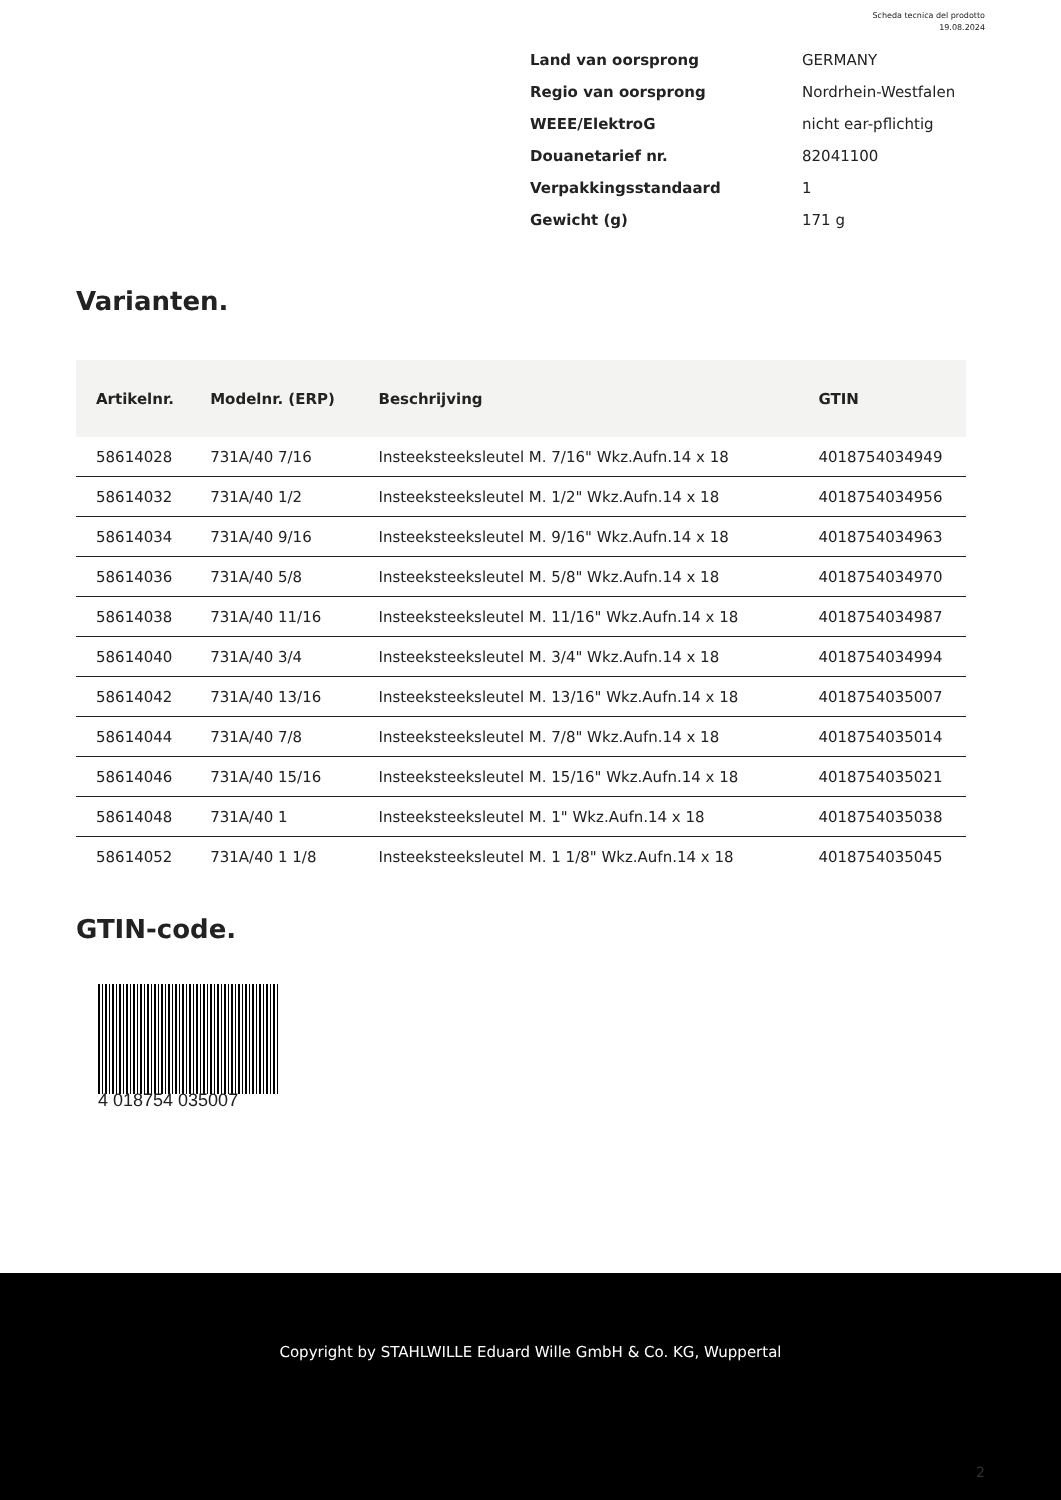Scheda tecnica del prodotto
19.08.2024
| Land van oorsprong | GERMANY |
| Regio van oorsprong | Nordrhein-Westfalen |
| WEEE/ElektroG | nicht ear-pflichtig |
| Douanetarief nr. | 82041100 |
| Verpakkingsstandaard | 1 |
| Gewicht (g) | 171 g |
Varianten.
| Artikelnr. | Modelnr. (ERP) | Beschrijving | GTIN |
| --- | --- | --- | --- |
| 58614028 | 731A/40 7/16 | Insteeksteeksleutel M. 7/16" Wkz.Aufn.14 x 18 | 4018754034949 |
| 58614032 | 731A/40 1/2 | Insteeksteeksleutel M. 1/2" Wkz.Aufn.14 x 18 | 4018754034956 |
| 58614034 | 731A/40 9/16 | Insteeksteeksleutel M. 9/16" Wkz.Aufn.14 x 18 | 4018754034963 |
| 58614036 | 731A/40 5/8 | Insteeksteeksleutel M. 5/8" Wkz.Aufn.14 x 18 | 4018754034970 |
| 58614038 | 731A/40 11/16 | Insteeksteeksleutel M. 11/16" Wkz.Aufn.14 x 18 | 4018754034987 |
| 58614040 | 731A/40 3/4 | Insteeksteeksleutel M. 3/4" Wkz.Aufn.14 x 18 | 4018754034994 |
| 58614042 | 731A/40 13/16 | Insteeksteeksleutel M. 13/16" Wkz.Aufn.14 x 18 | 4018754035007 |
| 58614044 | 731A/40 7/8 | Insteeksteeksleutel M. 7/8" Wkz.Aufn.14 x 18 | 4018754035014 |
| 58614046 | 731A/40 15/16 | Insteeksteeksleutel M. 15/16" Wkz.Aufn.14 x 18 | 4018754035021 |
| 58614048 | 731A/40 1 | Insteeksteeksleutel M. 1" Wkz.Aufn.14 x 18 | 4018754035038 |
| 58614052 | 731A/40 1 1/8 | Insteeksteeksleutel M. 1 1/8" Wkz.Aufn.14 x 18 | 4018754035045 |
GTIN-code.
4 018754 035007
Copyright by STAHLWILLE Eduard Wille GmbH & Co. KG, Wuppertal
2